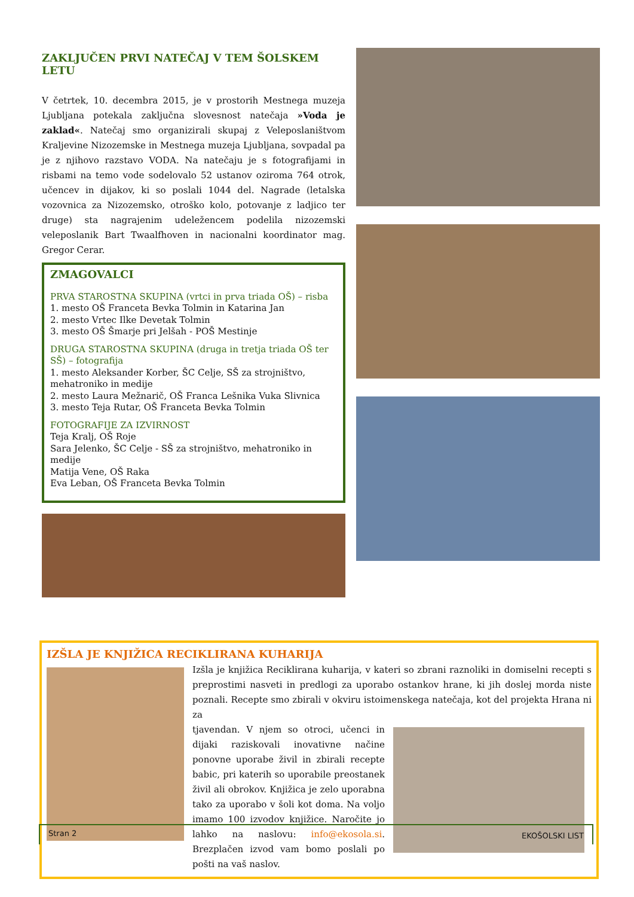ZAKLJUČEN PRVI NATEČAJ V TEM ŠOLSKEM LETU
V četrtek, 10. decembra 2015, je v prostorih Mestnega muzeja Ljubljana potekala zaključna slovesnost natečaja »Voda je zaklad«. Natečaj smo organizirali skupaj z Veleposlaništvom Kraljevine Nizozemske in Mestnega muzeja Ljubljana, sovpadal pa je z njihovo razstavo VODA. Na natečaju je s fotografijami in risbami na temo vode sodelovalo 52 ustanov oziroma 764 otrok, učencev in dijakov, ki so poslali 1044 del. Nagrade (letalska vozovnica za Nizozemsko, otroško kolo, potovanje z ladjico ter druge) sta nagrajenim udeležencem podelila nizozemski veleposlanik Bart Twaalfhoven in nacionalni koordinator mag. Gregor Cerar.
ZMAGOVALCI
PRVA STAROSTNA SKUPINA (vrtci in prva triada OŠ) – risba
1. mesto OŠ Franceta Bevka Tolmin in Katarina Jan
2. mesto Vrtec Ilke Devetak Tolmin
3. mesto OŠ Šmarje pri Jelšah - POŠ Mestinje
DRUGA STAROSTNA SKUPINA (druga in tretja triada OŠ ter SŠ) – fotografija
1. mesto Aleksander Korber, ŠC Celje, SŠ za strojništvo, mehatroniko in medije
2. mesto Laura Mežnarič, OŠ Franca Lešnika Vuka Slivnica
3. mesto Teja Rutar, OŠ Franceta Bevka Tolmin
FOTOGRAFIJE ZA IZVIRNOST
Teja Kralj, OŠ Roje
Sara Jelenko, ŠC Celje - SŠ za strojništvo, mehatroniko in medije
Matija Vene, OŠ Raka
Eva Leban, OŠ Franceta Bevka Tolmin
IZŠLA JE KNJIŽICA RECIKLIRANA KUHARIJA
Izšla je knjižica Reciklirana kuharija, v kateri so zbrani raznoliki in domiselni recepti s preprostimi nasveti in predlogi za uporabo ostankov hrane, ki jih doslej morda niste poznali. Recepte smo zbirali v okviru istoimenskega natečaja, kot del projekta Hrana ni za
tjavendan. V njem so otroci, učenci in dijaki raziskovali inovativne načine ponovne uporabe živil in zbirali recepte babic, pri katerih so uporabile preostanek živil ali obrokov. Knjižica je zelo uporabna tako za uporabo v šoli kot doma. Na voljo imamo 100 izvodov knjižice. Naročite jo lahko na naslovu: info@ekosola.si. Brezplačen izvod vam bomo poslali po pošti na vaš naslov.
Stran 2 EKOŠOLSKI LIST